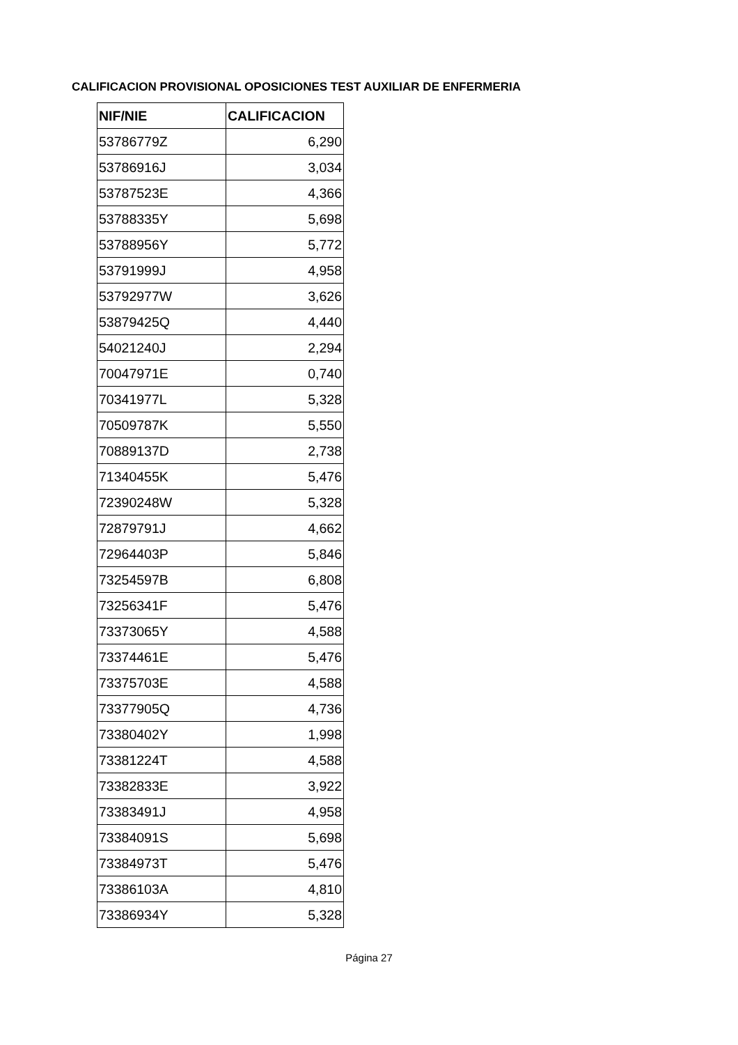CALIFICACION PROVISIONAL OPOSICIONES TEST AUXILIAR DE ENFERMERIA
| NIF/NIE | CALIFICACION |
| --- | --- |
| 53786779Z | 6,290 |
| 53786916J | 3,034 |
| 53787523E | 4,366 |
| 53788335Y | 5,698 |
| 53788956Y | 5,772 |
| 53791999J | 4,958 |
| 53792977W | 3,626 |
| 53879425Q | 4,440 |
| 54021240J | 2,294 |
| 70047971E | 0,740 |
| 70341977L | 5,328 |
| 70509787K | 5,550 |
| 70889137D | 2,738 |
| 71340455K | 5,476 |
| 72390248W | 5,328 |
| 72879791J | 4,662 |
| 72964403P | 5,846 |
| 73254597B | 6,808 |
| 73256341F | 5,476 |
| 73373065Y | 4,588 |
| 73374461E | 5,476 |
| 73375703E | 4,588 |
| 73377905Q | 4,736 |
| 73380402Y | 1,998 |
| 73381224T | 4,588 |
| 73382833E | 3,922 |
| 73383491J | 4,958 |
| 73384091S | 5,698 |
| 73384973T | 5,476 |
| 73386103A | 4,810 |
| 73386934Y | 5,328 |
Página 27